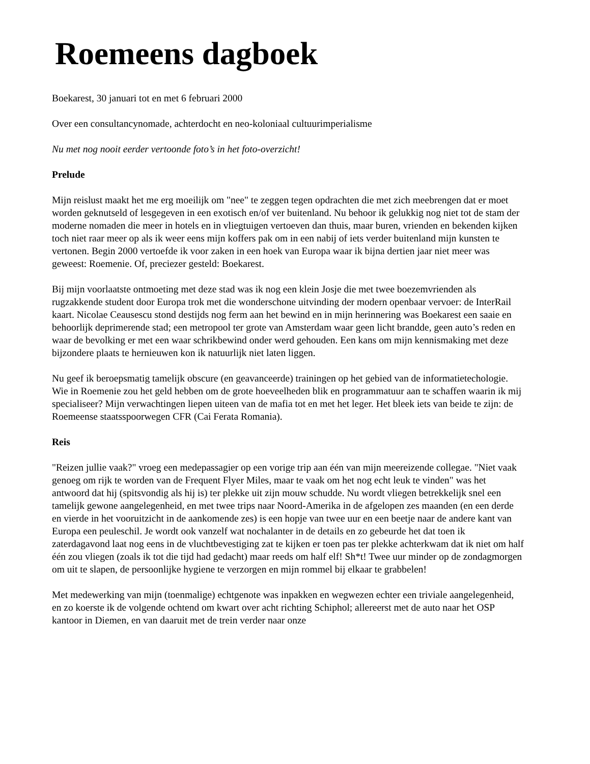Roemeens dagboek
Boekarest, 30 januari tot en met 6 februari 2000
Over een consultancynomade, achterdocht en neo-koloniaal cultuurimperialisme
Nu met nog nooit eerder vertoonde foto’s in het foto-overzicht!
Prelude
Mijn reislust maakt het me erg moeilijk om "nee" te zeggen tegen opdrachten die met zich meebrengen dat er moet worden geknutseld of lesgegeven in een exotisch en/of ver buitenland. Nu behoor ik gelukkig nog niet tot de stam der moderne nomaden die meer in hotels en in vliegtuigen vertoeven dan thuis, maar buren, vrienden en bekenden kijken toch niet raar meer op als ik weer eens mijn koffers pak om in een nabij of iets verder buitenland mijn kunsten te vertonen. Begin 2000 vertoefde ik voor zaken in een hoek van Europa waar ik bijna dertien jaar niet meer was geweest: Roemenie. Of, preciezer gesteld: Boekarest.
Bij mijn voorlaatste ontmoeting met deze stad was ik nog een klein Josje die met twee boezemvrienden als rugzakkende student door Europa trok met die wonderschone uitvinding der modern openbaar vervoer: de InterRail kaart. Nicolae Ceausescu stond destijds nog ferm aan het bewind en in mijn herinnering was Boekarest een saaie en behoorlijk deprimerende stad; een metropool ter grote van Amsterdam waar geen licht brandde, geen auto’s reden en waar de bevolking er met een waar schrikbewind onder werd gehouden. Een kans om mijn kennismaking met deze bijzondere plaats te hernieuwen kon ik natuurlijk niet laten liggen.
Nu geef ik beroepsmatig tamelijk obscure (en geavanceerde) trainingen op het gebied van de informatietechologie. Wie in Roemenie zou het geld hebben om de grote hoeveelheden blik en programmatuur aan te schaffen waarin ik mij specialiseer? Mijn verwachtingen liepen uiteen van de mafia tot en met het leger. Het bleek iets van beide te zijn: de Roemeense staatsspoorwegen CFR (Cai Ferata Romania).
Reis
"Reizen jullie vaak?" vroeg een medepassagier op een vorige trip aan één van mijn meereizende collegae. "Niet vaak genoeg om rijk te worden van de Frequent Flyer Miles, maar te vaak om het nog echt leuk te vinden" was het antwoord dat hij (spitsvondig als hij is) ter plekke uit zijn mouw schudde. Nu wordt vliegen betrekkelijk snel een tamelijk gewone aangelegenheid, en met twee trips naar Noord-Amerika in de afgelopen zes maanden (en een derde en vierde in het vooruitzicht in de aankomende zes) is een hopje van twee uur en een beetje naar de andere kant van Europa een peuleschil. Je wordt ook vanzelf wat nochalanter in de details en zo gebeurde het dat toen ik zaterdagavond laat nog eens in de vluchtbevestiging zat te kijken er toen pas ter plekke achterkwam dat ik niet om half één zou vliegen (zoals ik tot die tijd had gedacht) maar reeds om half elf! Sh*t! Twee uur minder op de zondagmorgen om uit te slapen, de persoonlijke hygiene te verzorgen en mijn rommel bij elkaar te grabbelen!
Met medewerking van mijn (toenmalige) echtgenote was inpakken en wegwezen echter een triviale aangelegenheid, en zo koerste ik de volgende ochtend om kwart over acht richting Schiphol; allereerst met de auto naar het OSP kantoor in Diemen, en van daaruit met de trein verder naar onze